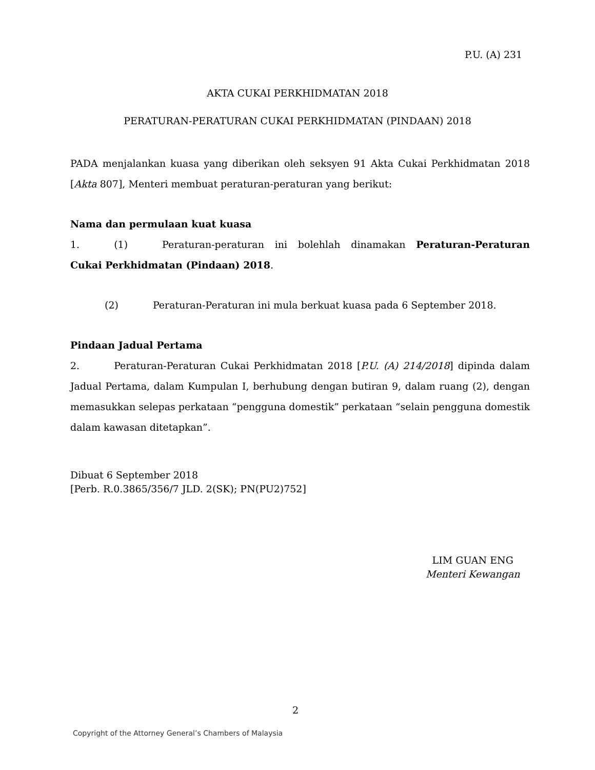P.U. (A) 231
AKTA CUKAI PERKHIDMATAN 2018
PERATURAN-PERATURAN CUKAI PERKHIDMATAN (PINDAAN) 2018
PADA menjalankan kuasa yang diberikan oleh seksyen 91 Akta Cukai Perkhidmatan 2018 [Akta 807], Menteri membuat peraturan-peraturan yang berikut:
Nama dan permulaan kuat kuasa
1. (1) Peraturan-peraturan ini bolehlah dinamakan Peraturan-Peraturan Cukai Perkhidmatan (Pindaan) 2018.
(2) Peraturan-Peraturan ini mula berkuat kuasa pada 6 September 2018.
Pindaan Jadual Pertama
2. Peraturan-Peraturan Cukai Perkhidmatan 2018 [P.U. (A) 214/2018] dipinda dalam Jadual Pertama, dalam Kumpulan I, berhubung dengan butiran 9, dalam ruang (2), dengan memasukkan selepas perkataan “pengguna domestik” perkataan “selain pengguna domestik dalam kawasan ditetapkan”.
Dibuat 6 September 2018
[Perb. R.0.3865/356/7 JLD. 2(SK); PN(PU2)752]
LIM GUAN ENG
Menteri Kewangan
2
Copyright of the Attorney General’s Chambers of Malaysia